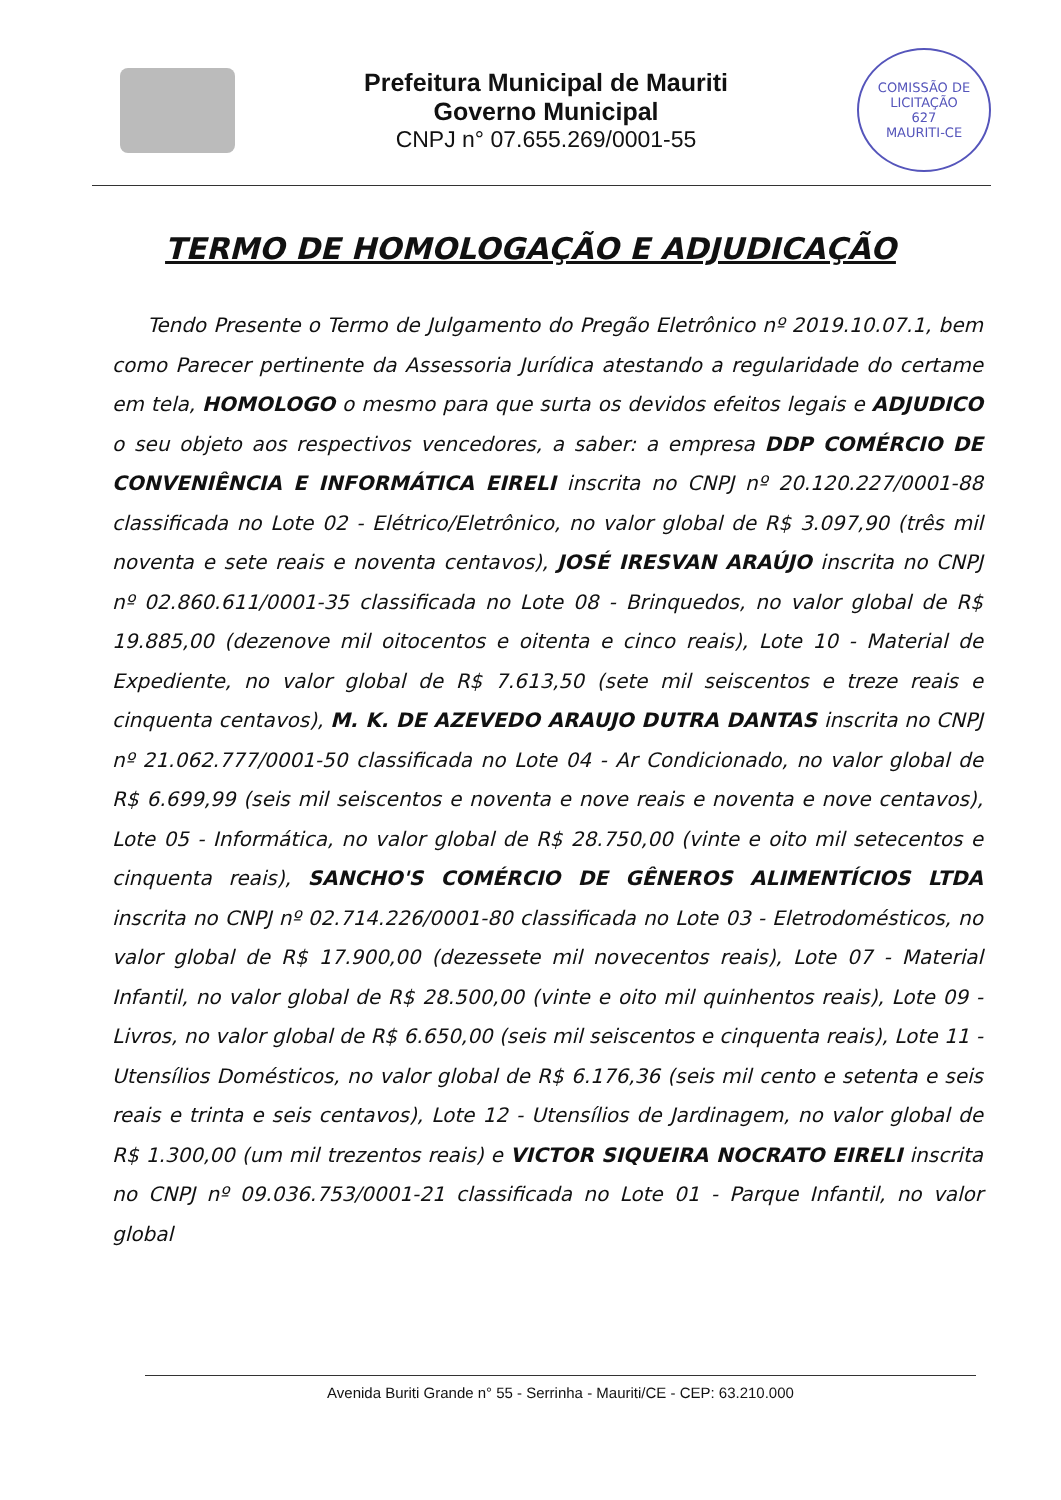Prefeitura Municipal de Mauriti
Governo Municipal
CNPJ n° 07.655.269/0001-55
COMISSÃO DE LICITAÇÃO
627
MAURITI-CE
TERMO DE HOMOLOGAÇÃO E ADJUDICAÇÃO
Tendo Presente o Termo de Julgamento do Pregão Eletrônico nº 2019.10.07.1, bem como Parecer pertinente da Assessoria Jurídica atestando a regularidade do certame em tela, HOMOLOGO o mesmo para que surta os devidos efeitos legais e ADJUDICO o seu objeto aos respectivos vencedores, a saber: a empresa DDP COMÉRCIO DE CONVENIÊNCIA E INFORMÁTICA EIRELI inscrita no CNPJ nº 20.120.227/0001-88 classificada no Lote 02 - Elétrico/Eletrônico, no valor global de R$ 3.097,90 (três mil noventa e sete reais e noventa centavos), JOSÉ IRESVAN ARAÚJO inscrita no CNPJ nº 02.860.611/0001-35 classificada no Lote 08 - Brinquedos, no valor global de R$ 19.885,00 (dezenove mil oitocentos e oitenta e cinco reais), Lote 10 - Material de Expediente, no valor global de R$ 7.613,50 (sete mil seiscentos e treze reais e cinquenta centavos), M. K. DE AZEVEDO ARAUJO DUTRA DANTAS inscrita no CNPJ nº 21.062.777/0001-50 classificada no Lote 04 - Ar Condicionado, no valor global de R$ 6.699,99 (seis mil seiscentos e noventa e nove reais e noventa e nove centavos), Lote 05 - Informática, no valor global de R$ 28.750,00 (vinte e oito mil setecentos e cinquenta reais), SANCHO'S COMÉRCIO DE GÊNEROS ALIMENTÍCIOS LTDA inscrita no CNPJ nº 02.714.226/0001-80 classificada no Lote 03 - Eletrodomésticos, no valor global de R$ 17.900,00 (dezessete mil novecentos reais), Lote 07 - Material Infantil, no valor global de R$ 28.500,00 (vinte e oito mil quinhentos reais), Lote 09 - Livros, no valor global de R$ 6.650,00 (seis mil seiscentos e cinquenta reais), Lote 11 - Utensílios Domésticos, no valor global de R$ 6.176,36 (seis mil cento e setenta e seis reais e trinta e seis centavos), Lote 12 - Utensílios de Jardinagem, no valor global de R$ 1.300,00 (um mil trezentos reais) e VICTOR SIQUEIRA NOCRATO EIRELI inscrita no CNPJ nº 09.036.753/0001-21 classificada no Lote 01 - Parque Infantil, no valor global
Avenida Buriti Grande n° 55 - Serrinha - Mauriti/CE - CEP: 63.210.000